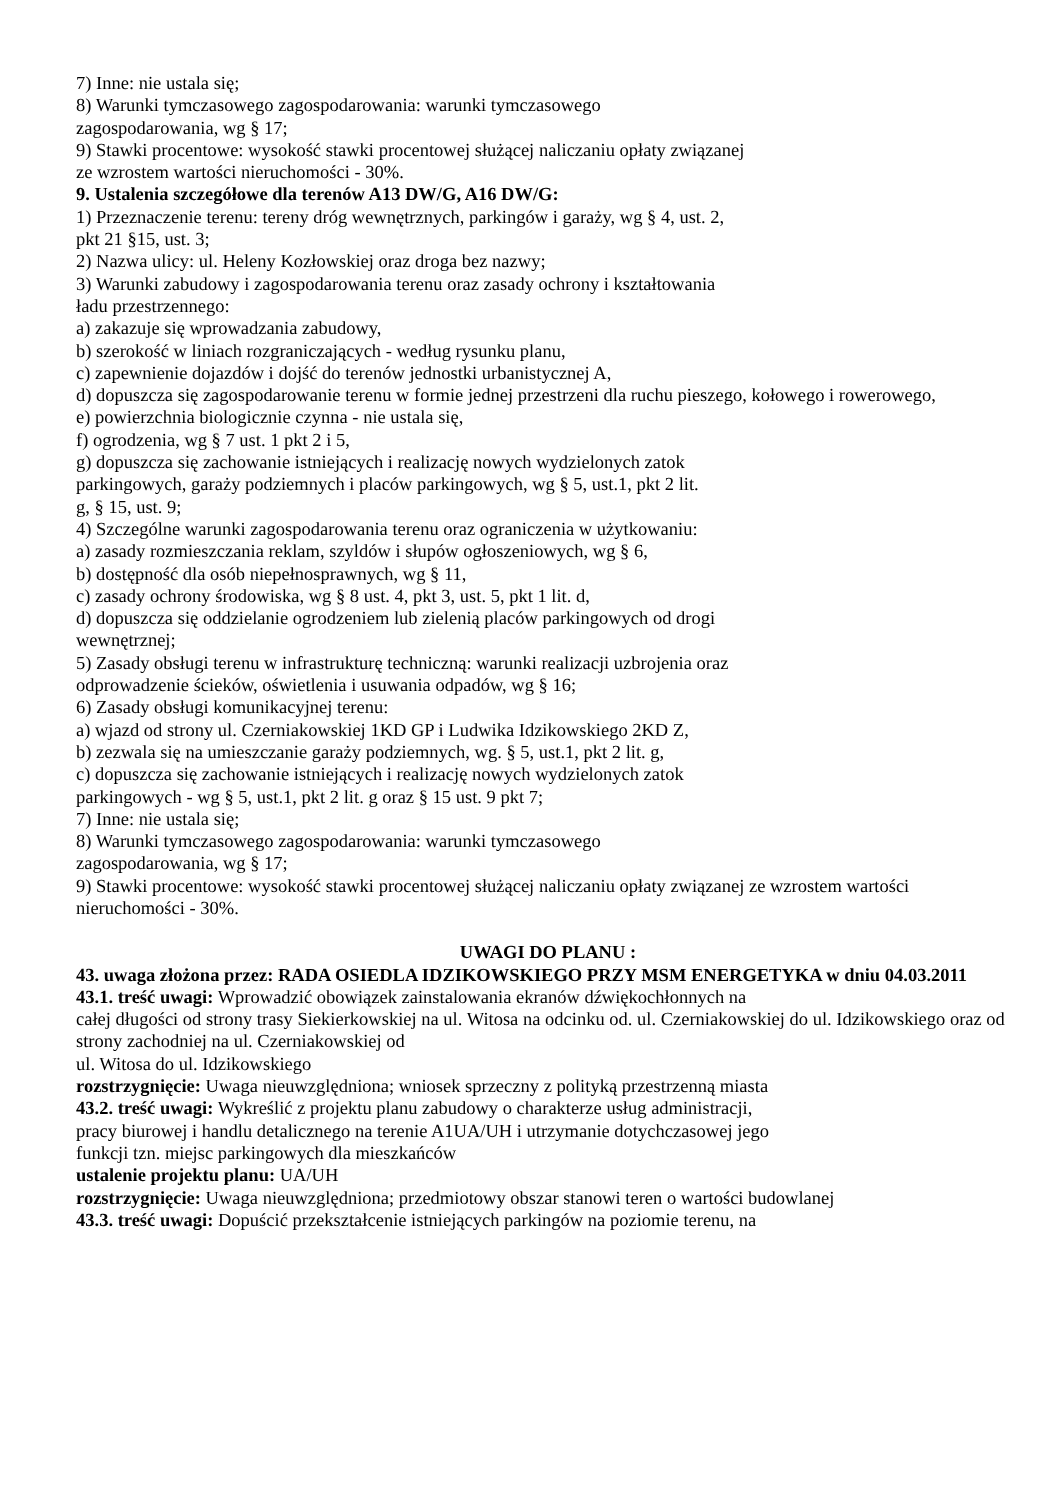7) Inne: nie ustala się;
8) Warunki tymczasowego zagospodarowania: warunki tymczasowego
zagospodarowania, wg § 17;
9) Stawki procentowe: wysokość stawki procentowej służącej naliczaniu opłaty związanej
ze wzrostem wartości nieruchomości - 30%.
9. Ustalenia szczegółowe dla terenów A13 DW/G, A16 DW/G:
1) Przeznaczenie terenu: tereny dróg wewnętrznych, parkingów i garaży, wg § 4, ust. 2,
pkt 21 §15, ust. 3;
2) Nazwa ulicy: ul. Heleny Kozłowskiej oraz droga bez nazwy;
3) Warunki zabudowy i zagospodarowania terenu oraz zasady ochrony i kształtowania
ładu przestrzennego:
a) zakazuje się wprowadzania zabudowy,
b) szerokość w liniach rozgraniczających - według rysunku planu,
c) zapewnienie dojazdów i dojść do terenów jednostki urbanistycznej A,
d) dopuszcza się zagospodarowanie terenu w formie jednej przestrzeni dla ruchu pieszego, kołowego i rowerowego,
e) powierzchnia biologicznie czynna - nie ustala się,
f) ogrodzenia, wg § 7 ust. 1 pkt 2 i 5,
g) dopuszcza się zachowanie istniejących i realizację nowych wydzielonych zatok
parkingowych, garaży podziemnych i placów parkingowych, wg § 5, ust.1, pkt 2 lit.
g, § 15, ust. 9;
4) Szczególne warunki zagospodarowania terenu oraz ograniczenia w użytkowaniu:
a) zasady rozmieszczania reklam, szyldów i słupów ogłoszeniowych, wg § 6,
b) dostępność dla osób niepełnosprawnych, wg § 11,
c) zasady ochrony środowiska, wg § 8 ust. 4, pkt 3, ust. 5, pkt 1 lit. d,
d) dopuszcza się oddzielanie ogrodzeniem lub zielenią placów parkingowych od drogi
wewnętrznej;
5) Zasady obsługi terenu w infrastrukturę techniczną: warunki realizacji uzbrojenia oraz
odprowadzenie ścieków, oświetlenia i usuwania odpadów, wg § 16;
6) Zasady obsługi komunikacyjnej terenu:
a) wjazd od strony ul. Czerniakowskiej 1KD GP i Ludwika Idzikowskiego 2KD Z,
b) zezwala się na umieszczanie garaży podziemnych, wg. § 5, ust.1, pkt 2 lit. g,
c) dopuszcza się zachowanie istniejących i realizację nowych wydzielonych zatok
parkingowych - wg § 5, ust.1, pkt 2 lit. g oraz § 15 ust. 9 pkt 7;
7) Inne: nie ustala się;
8) Warunki tymczasowego zagospodarowania: warunki tymczasowego
zagospodarowania, wg § 17;
9) Stawki procentowe: wysokość stawki procentowej służącej naliczaniu opłaty związanej ze wzrostem wartości nieruchomości - 30%.
UWAGI DO PLANU :
43. uwaga złożona przez: RADA OSIEDLA IDZIKOWSKIEGO PRZY MSM ENERGETYKA w dniu 04.03.2011
43.1. treść uwagi: Wprowadzić obowiązek zainstalowania ekranów dźwiękochłonnych na
całej długości od strony trasy Siekierkowskiej na ul. Witosa na odcinku od. ul. Czerniakowskiej do ul. Idzikowskiego oraz od strony zachodniej na ul. Czerniakowskiej od
ul. Witosa do ul. Idzikowskiego
rozstrzygnięcie: Uwaga nieuwzględniona; wniosek sprzeczny z polityką przestrzenną miasta
43.2. treść uwagi: Wykreślić z projektu planu zabudowy o charakterze usług administracji,
pracy biurowej i handlu detalicznego na terenie A1UA/UH i utrzymanie dotychczasowej jego
funkcji tzn. miejsc parkingowych dla mieszkańców
ustalenie projektu planu: UA/UH
rozstrzygnięcie: Uwaga nieuwzględniona; przedmiotowy obszar stanowi teren o wartości budowlanej
43.3. treść uwagi: Dopuścić przekształcenie istniejących parkingów na poziomie terenu, na